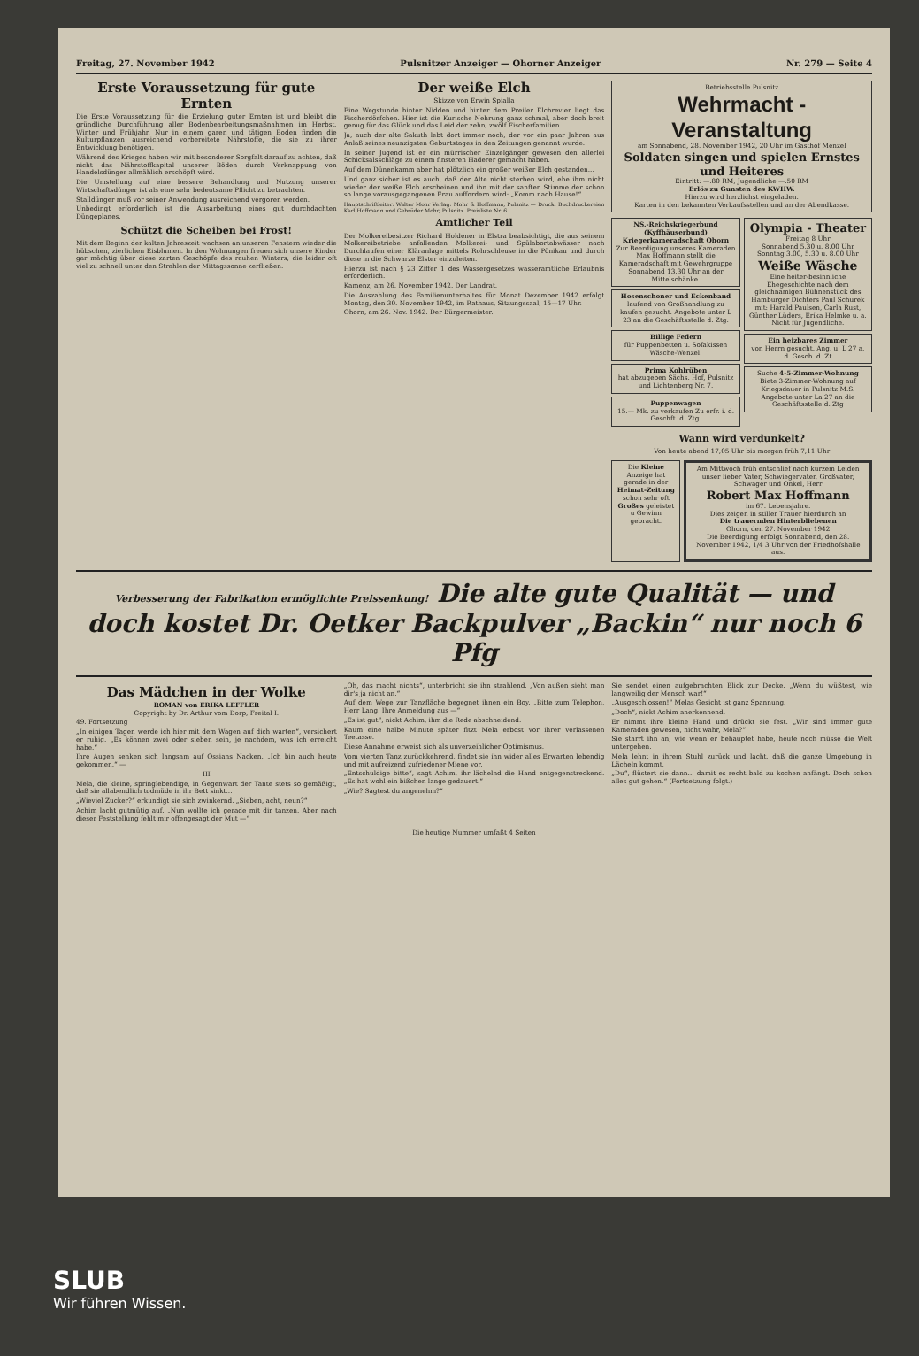Freitag, 27. November 1942 Pulsnitzer Anzeiger — Ohorner Anzeiger Nr. 279 — Seite 4
Erste Voraussetzung für gute Ernten
Die Erste Voraussetzung für die Erzielung guter Ernten ist und bleibt die gründliche Durchführung aller Bodenbearbeitungsmaßnahmen im Herbst, Winter und Frühjahr. Nur in einem garen und tätigen Boden finden die Kulturpflanzen ausreichend vorbereitete Nährstoffe, die sie zu ihrer Entwicklung benötigen.
Während des Krieges haben wir mit besonderer Sorgfalt darauf zu achten, daß nicht das Nährstoffkapital unserer Böden durch Verknappung von Handelsdünger allmählich erschöpft wird.
Die Umstellung auf eine bessere Behandlung und Nutzung unserer Wirtschaftsdünger ist als eine sehr bedeutsame Pflicht zu betrachten.
Stalldünger muß vor seiner Anwendung ausreichend vergoren werden.
Unbedingt erforderlich ist die Ausarbeitung eines gut durchdachten Düngeplanes.
Schützt die Scheiben bei Frost!
Mit dem Beginn der kalten Jahreszeit wachsen an unseren Fenstern wieder die hübschen, zierlichen Eisblumen. In den Wohnungen freuen sich unsere Kinder gar mächtig über diese zarten Geschöpfe des rauhen Winters, die leider oft viel zu schnell unter den Strahlen der Mittagssonne zerfließen.
Der weiße Elch
Skizze von Erwin Spialla
Eine Wegstunde hinter Nidden und hinter dem Preiler Elchrevier liegt das Fischerdörfchen. Hier ist die Kurische Nehrung ganz schmal, aber doch breit genug für das Glück und das Leid der zehn, zwölf Fischerfamilien.
Ja, auch der alte Sakuth lebt dort immer noch, der vor ein paar Jahren aus Anlaß seines neunzigsten Geburtstages in den Zeitungen genannt wurde.
In seiner Jugend ist er ein mürrischer Einzelgänger gewesen den allerlei Schicksalsschläge zu einem finsteren Haderer gemacht haben.
Auf dem Dünenkamm aber hat plötzlich ein großer weißer Elch gestanden...
Und ganz sicher ist es auch, daß der Alte nicht sterben wird, ehe ihm nicht wieder der weiße Elch erscheinen und ihn mit der sanften Stimme der schon so lange vorausgegangenen Frau auffordern wird: „Komm nach Hause!“
Hauptschriftleiter: Walter Mohr Verlag: Mohr & Hoffmann, Pulsnitz — Druck: Buchdruckereien Karl Hoffmann und Gebrüder Mohr, Pulsnitz. Preisliste Nr. 6.
Amtlicher Teil
Der Molkereibesitzer Richard Holdener in Elstra beabsichtigt, die aus seinem Molkereibetriebe anfallenden Molkerei- und Spülabortabwässer nach Durchlaufen einer Kläranlage mittels Rohrschleuse in die Pönikau und durch diese in die Schwarze Elster einzuleiten.
Hierzu ist nach § 23 Ziffer 1 des Wassergesetzes wasseramtliche Erlaubnis erforderlich.
Kamenz, am 26. November 1942. Der Landrat.
Die Auszahlung des Familienunterhaltes für Monat Dezember 1942 erfolgt Montag, den 30. November 1942, im Rathaus, Sitzungssaal, 15—17 Uhr.
Ohorn, am 26. Nov. 1942. Der Bürgermeister.
Betriebsstelle Pulsnitz
Wehrmacht - Veranstaltung
am Sonnabend, 28. November 1942, 20 Uhr im Gasthof Menzel
Soldaten singen und spielen Ernstes und Heiteres
Eintritt: —.80 RM, Jugendliche —.50 RM
Erlös zu Gunsten des KWHW.
Hierzu wird herzlichst eingeladen.
Karten in den bekannten Verkaufsstellen und an der Abendkasse.
NS.-Reichskriegerbund (Kyffhäuserbund) Kriegerkameradschaft Ohorn
Zur Beerdigung unseres Kameraden Max Hoffmann stellt die Kameradschaft mit Gewehrgruppe Sonnabend 13.30 Uhr an der Mittelschänke.
Hosenschoner und Eckenband
laufend von Großhandlung zu kaufen gesucht. Angebote unter L 23 an die Geschäftsstelle d. Ztg.
Billige Federn
für Puppenbetten u. Sofakissen Wäsche-Wenzel.
Prima Kohlrüben
hat abzugeben Sächs. Hof, Pulsnitz und Lichtenberg Nr. 7.
Puppenwagen
15.— Mk. zu verkaufen Zu erfr. i. d. Geschft. d. Ztg.
Olympia - Theater
Freitag 8 Uhr
Sonnabend 5.30 u. 8.00 Uhr
Sonntag 3.00, 5.30 u. 8.00 Uhr
Weiße Wäsche
Eine heiter-besinnliche Ehegeschichte nach dem gleichnamigen Bühnenstück des Hamburger Dichters Paul Schurek mit: Harald Paulsen, Carla Rust, Günther Lüders, Erika Helmke u. a.
Nicht für Jugendliche.
Ein heizbares Zimmer
von Herrn gesucht. Ang. u. L 27 a. d. Gesch. d. Zt
Suche 4-5-Zimmer-Wohnung
Biete 3-Zimmer-Wohnung auf Kriegsdauer in Pulsnitz M.S. Angebote unter La 27 an die Geschäftsstelle d. Ztg
Wann wird verdunkelt?
Von heute abend 17,05 Uhr bis morgen früh 7,11 Uhr
Die Kleine Anzeige hat gerade in der Heimat-Zeitung schon sehr oft Großes geleistet u Gewinn gebracht.
Am Mittwoch früh entschlief nach kurzem Leiden unser lieber Vater, Schwiegervater, Großvater, Schwager und Onkel, Herr
Robert Max Hoffmann
im 67. Lebensjahre.
Dies zeigen in stiller Trauer hierdurch an
Die trauernden Hinterbliebenen
Ohorn, den 27. November 1942
Die Beerdigung erfolgt Sonnabend, den 28. November 1942, 1/4 3 Uhr von der Friedhofshalle aus.
Verbesserung der Fabrikation ermöglichte Preissenkung! Die alte gute Qualität — und doch kostet Dr. Oetker Backpulver „Backin“ nur noch 6 Pfg
Das Mädchen in der Wolke
ROMAN von ERIKA LEFFLER
Copyright by Dr. Arthur vom Dorp, Freital I.
49. Fortsetzung
„In einigen Tagen werde ich hier mit dem Wagen auf dich warten“, versichert er ruhig. „Es können zwei oder sieben sein, je nachdem, was ich erreicht habe.“
Ihre Augen senken sich langsam auf Ossians Nacken. „Ich bin auch heute gekommen.“ —
III
Mela, die kleine, springlebendige, in Gegenwart der Tante stets so gemäßigt, daß sie allabendlich todmüde in ihr Bett sinkt...
„Wieviel Zucker?“ erkundigt sie sich zwinkernd. „Sieben, acht, neun?“
Achim lacht gutmütig auf. „Nun wollte ich gerade mit dir tanzen. Aber nach dieser Feststellung fehlt mir offengesagt der Mut —“
„Oh, das macht nichts“, unterbricht sie ihn strahlend. „Von außen sieht man dir's ja nicht an.“
Auf dem Wege zur Tanzfläche begegnet ihnen ein Boy. „Bitte zum Telephon, Herr Lang. Ihre Anmeldung aus —“
„Es ist gut“, nickt Achim, ihm die Rede abschneidend.
Kaum eine halbe Minute später fitzt Mela erbost vor ihrer verlassenen Teetasse.
Diese Annahme erweist sich als unverzeihlicher Optimismus.
Vom vierten Tanz zurückkehrend, findet sie ihn wider alles Erwarten lebendig und mit aufreizend zufriedener Miene vor.
„Entschuldige bitte“, sagt Achim, ihr lächelnd die Hand entgegenstreckend. „Es hat wohl ein bißchen lange gedauert.“
„Wie? Sagtest du angenehm?“
Sie sendet einen aufgebrachten Blick zur Decke. „Wenn du wüßtest, wie langweilig der Mensch war!“
„Ausgeschlossen!“ Melas Gesicht ist ganz Spannung.
„Doch“, nickt Achim anerkennend.
Er nimmt ihre kleine Hand und drückt sie fest. „Wir sind immer gute Kameraden gewesen, nicht wahr, Mela?“
Sie starrt ihn an, wie wenn er behauptet habe, heute noch müsse die Welt untergehen.
Mela lehnt in ihrem Stuhl zurück und lacht, daß die ganze Umgebung in Lächeln kommt.
„Du“, flüstert sie dann... damit es recht bald zu kochen anfängt. Doch schon alles gut gehen.“ (Fortsetzung folgt.)
Die heutige Nummer umfaßt 4 Seiten
SLUB
Wir führen Wissen.